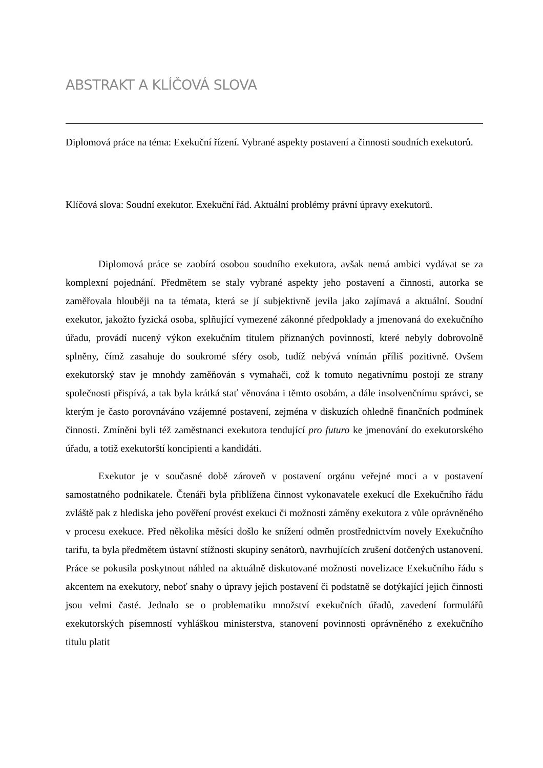ABSTRAKT A KLÍČOVÁ SLOVA
Diplomová práce na téma: Exekuční řízení. Vybrané aspekty postavení a činnosti soudních exekutorů.
Klíčová slova: Soudní exekutor. Exekuční řád. Aktuální problémy právní úpravy exekutorů.
Diplomová práce se zaobírá osobou soudního exekutora, avšak nemá ambici vydávat se za komplexní pojednání. Předmětem se staly vybrané aspekty jeho postavení a činnosti, autorka se zaměřovala hlouběji na ta témata, která se jí subjektivně jevila jako zajímavá a aktuální. Soudní exekutor, jakožto fyzická osoba, splňující vymezené zákonné předpoklady a jmenovaná do exekučního úřadu, provádí nucený výkon exekučním titulem přiznaných povinností, které nebyly dobrovolně splněny, čímž zasahuje do soukromé sféry osob, tudíž nebývá vnímán příliš pozitivně. Ovšem exekutorský stav je mnohdy zaměňován s vymahači, což k tomuto negativnímu postoji ze strany společnosti přispívá, a tak byla krátká stať věnována i těmto osobám, a dále insolvenčnímu správci, se kterým je často porovnáváno vzájemné postavení, zejména v diskuzích ohledně finančních podmínek činnosti. Zmíněni byli též zaměstnanci exekutora tendující pro futuro ke jmenování do exekutorského úřadu, a totiž exekutorští koncipienti a kandidáti.
Exekutor je v současné době zároveň v postavení orgánu veřejné moci a v postavení samostatného podnikatele. Čtenáři byla přiblížena činnost vykonavatele exekucí dle Exekučního řádu zvláště pak z hlediska jeho pověření provést exekuci či možnosti záměny exekutora z vůle oprávněného v procesu exekuce. Před několika měsíci došlo ke snížení odměn prostřednictvím novely Exekučního tarifu, ta byla předmětem ústavní stížnosti skupiny senátorů, navrhujících zrušení dotčených ustanovení. Práce se pokusila poskytnout náhled na aktuálně diskutované možnosti novelizace Exekučního řádu s akcentem na exekutory, neboť snahy o úpravy jejich postavení či podstatně se dotýkající jejich činnosti jsou velmi časté. Jednalo se o problematiku množství exekučních úřadů, zavedení formulářů exekutorských písemností vyhláškou ministerstva, stanovení povinnosti oprávněného z exekučního titulu platit